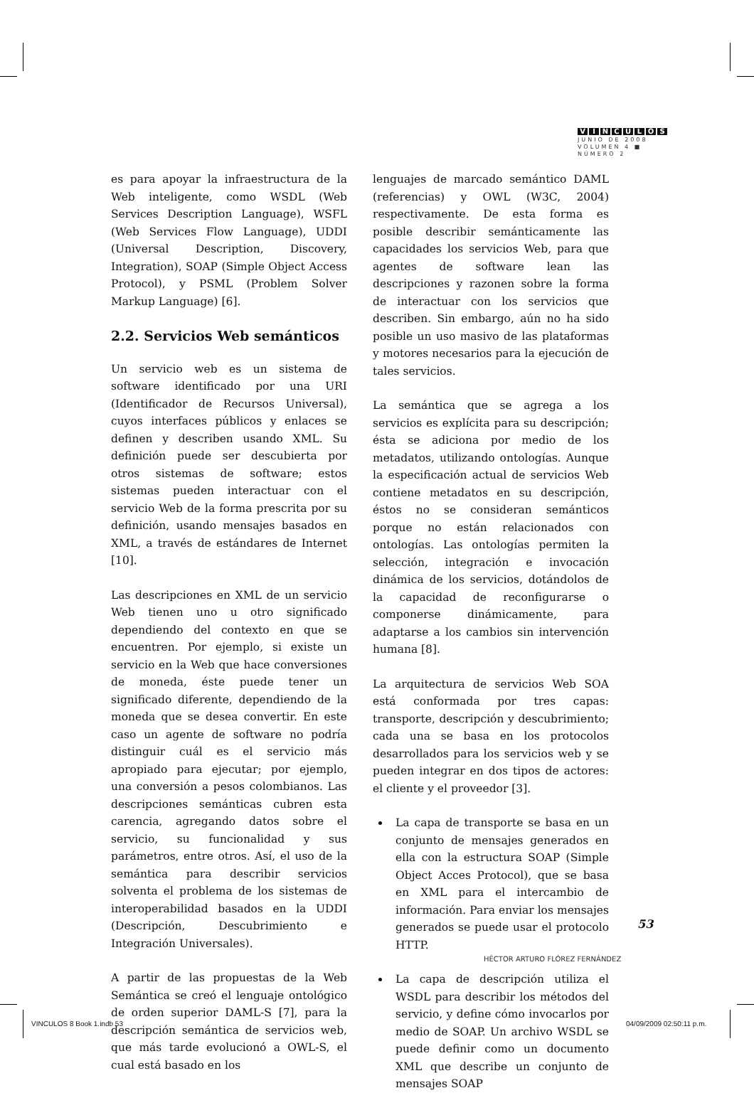VÍNCULOS
JUNIO DE 2008
VOLUMEN 4 ■ NÚMERO 2
es para apoyar la infraestructura de la Web inteligente, como WSDL (Web Services Description Language), WSFL (Web Services Flow Language), UDDI (Universal Description, Discovery, Integration), SOAP (Simple Object Access Protocol), y PSML (Problem Solver Markup Language) [6].
2.2. Servicios Web semánticos
Un servicio web es un sistema de software identificado por una URI (Identificador de Recursos Universal), cuyos interfaces públicos y enlaces se definen y describen usando XML. Su definición puede ser descubierta por otros sistemas de software; estos sistemas pueden interactuar con el servicio Web de la forma prescrita por su definición, usando mensajes basados en XML, a través de estándares de Internet [10].
Las descripciones en XML de un servicio Web tienen uno u otro significado dependiendo del contexto en que se encuentren. Por ejemplo, si existe un servicio en la Web que hace conversiones de moneda, éste puede tener un significado diferente, dependiendo de la moneda que se desea convertir. En este caso un agente de software no podría distinguir cuál es el servicio más apropiado para ejecutar; por ejemplo, una conversión a pesos colombianos. Las descripciones semánticas cubren esta carencia, agregando datos sobre el servicio, su funcionalidad y sus parámetros, entre otros. Así, el uso de la semántica para describir servicios solventa el problema de los sistemas de interoperabilidad basados en la UDDI (Descripción, Descubrimiento e Integración Universales).
A partir de las propuestas de la Web Semántica se creó el lenguaje ontológico de orden superior DAML-S [7], para la descripción semántica de servicios web, que más tarde evolucionó a OWL-S, el cual está basado en los
lenguajes de marcado semántico DAML (referencias) y OWL (W3C, 2004) respectivamente. De esta forma es posible describir semánticamente las capacidades los servicios Web, para que agentes de software lean las descripciones y razonen sobre la forma de interactuar con los servicios que describen. Sin embargo, aún no ha sido posible un uso masivo de las plataformas y motores necesarios para la ejecución de tales servicios.
La semántica que se agrega a los servicios es explícita para su descripción; ésta se adiciona por medio de los metadatos, utilizando ontologías. Aunque la especificación actual de servicios Web contiene metadatos en su descripción, éstos no se consideran semánticos porque no están relacionados con ontologías. Las ontologías permiten la selección, integración e invocación dinámica de los servicios, dotándolos de la capacidad de reconfigurarse o componerse dinámicamente, para adaptarse a los cambios sin intervención humana [8].
La arquitectura de servicios Web SOA está conformada por tres capas: transporte, descripción y descubrimiento; cada una se basa en los protocolos desarrollados para los servicios web y se pueden integrar en dos tipos de actores: el cliente y el proveedor [3].
La capa de transporte se basa en un conjunto de mensajes generados en ella con la estructura SOAP (Simple Object Acces Protocol), que se basa en XML para el intercambio de información. Para enviar los mensajes generados se puede usar el protocolo HTTP.
La capa de descripción utiliza el WSDL para describir los métodos del servicio, y define cómo invocarlos por medio de SOAP. Un archivo WSDL se puede definir como un documento XML que describe un conjunto de mensajes SOAP
53
HÉCTOR ARTURO FLÓREZ FERNÁNDEZ
VINCULOS 8 Book 1.indb 53 04/09/2009 02:50:11 p.m.